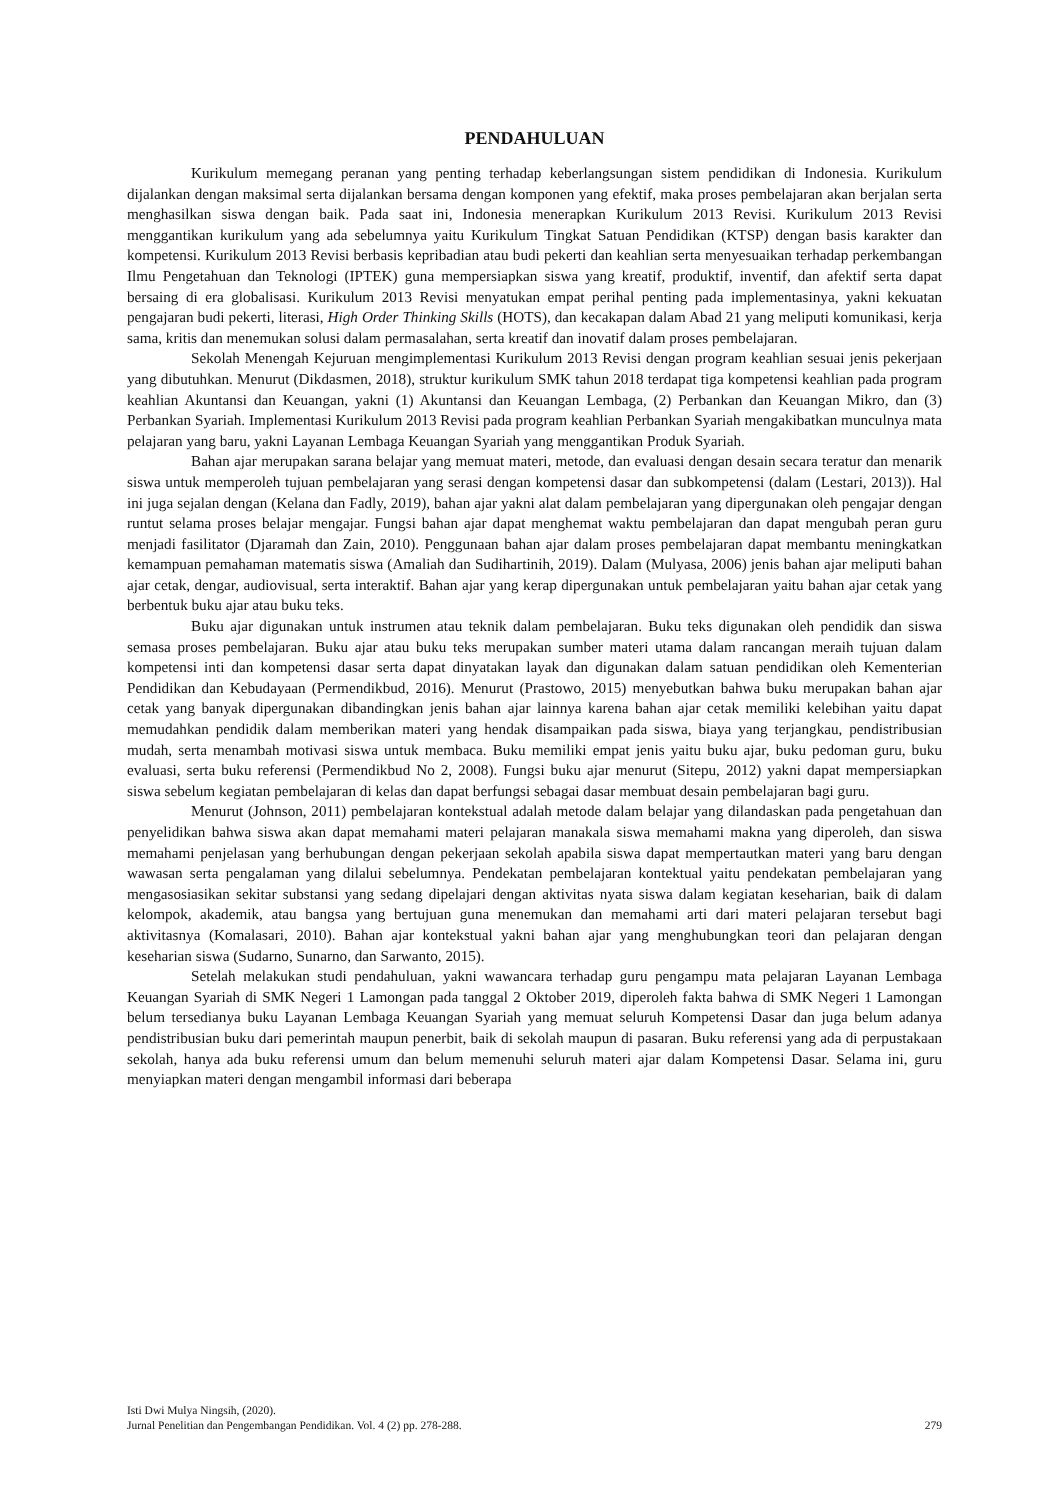PENDAHULUAN
Kurikulum memegang peranan yang penting terhadap keberlangsungan sistem pendidikan di Indonesia. Kurikulum dijalankan dengan maksimal serta dijalankan bersama dengan komponen yang efektif, maka proses pembelajaran akan berjalan serta menghasilkan siswa dengan baik. Pada saat ini, Indonesia menerapkan Kurikulum 2013 Revisi. Kurikulum 2013 Revisi menggantikan kurikulum yang ada sebelumnya yaitu Kurikulum Tingkat Satuan Pendidikan (KTSP) dengan basis karakter dan kompetensi. Kurikulum 2013 Revisi berbasis kepribadian atau budi pekerti dan keahlian serta menyesuaikan terhadap perkembangan Ilmu Pengetahuan dan Teknologi (IPTEK) guna mempersiapkan siswa yang kreatif, produktif, inventif, dan afektif serta dapat bersaing di era globalisasi. Kurikulum 2013 Revisi menyatukan empat perihal penting pada implementasinya, yakni kekuatan pengajaran budi pekerti, literasi, High Order Thinking Skills (HOTS), dan kecakapan dalam Abad 21 yang meliputi komunikasi, kerja sama, kritis dan menemukan solusi dalam permasalahan, serta kreatif dan inovatif dalam proses pembelajaran.
Sekolah Menengah Kejuruan mengimplementasi Kurikulum 2013 Revisi dengan program keahlian sesuai jenis pekerjaan yang dibutuhkan. Menurut (Dikdasmen, 2018), struktur kurikulum SMK tahun 2018 terdapat tiga kompetensi keahlian pada program keahlian Akuntansi dan Keuangan, yakni (1) Akuntansi dan Keuangan Lembaga, (2) Perbankan dan Keuangan Mikro, dan (3) Perbankan Syariah. Implementasi Kurikulum 2013 Revisi pada program keahlian Perbankan Syariah mengakibatkan munculnya mata pelajaran yang baru, yakni Layanan Lembaga Keuangan Syariah yang menggantikan Produk Syariah.
Bahan ajar merupakan sarana belajar yang memuat materi, metode, dan evaluasi dengan desain secara teratur dan menarik siswa untuk memperoleh tujuan pembelajaran yang serasi dengan kompetensi dasar dan subkompetensi (dalam (Lestari, 2013)). Hal ini juga sejalan dengan (Kelana dan Fadly, 2019), bahan ajar yakni alat dalam pembelajaran yang dipergunakan oleh pengajar dengan runtut selama proses belajar mengajar. Fungsi bahan ajar dapat menghemat waktu pembelajaran dan dapat mengubah peran guru menjadi fasilitator (Djaramah dan Zain, 2010). Penggunaan bahan ajar dalam proses pembelajaran dapat membantu meningkatkan kemampuan pemahaman matematis siswa (Amaliah dan Sudihartinih, 2019). Dalam (Mulyasa, 2006) jenis bahan ajar meliputi bahan ajar cetak, dengar, audiovisual, serta interaktif. Bahan ajar yang kerap dipergunakan untuk pembelajaran yaitu bahan ajar cetak yang berbentuk buku ajar atau buku teks.
Buku ajar digunakan untuk instrumen atau teknik dalam pembelajaran. Buku teks digunakan oleh pendidik dan siswa semasa proses pembelajaran. Buku ajar atau buku teks merupakan sumber materi utama dalam rancangan meraih tujuan dalam kompetensi inti dan kompetensi dasar serta dapat dinyatakan layak dan digunakan dalam satuan pendidikan oleh Kementerian Pendidikan dan Kebudayaan (Permendikbud, 2016). Menurut (Prastowo, 2015) menyebutkan bahwa buku merupakan bahan ajar cetak yang banyak dipergunakan dibandingkan jenis bahan ajar lainnya karena bahan ajar cetak memiliki kelebihan yaitu dapat memudahkan pendidik dalam memberikan materi yang hendak disampaikan pada siswa, biaya yang terjangkau, pendistribusian mudah, serta menambah motivasi siswa untuk membaca. Buku memiliki empat jenis yaitu buku ajar, buku pedoman guru, buku evaluasi, serta buku referensi (Permendikbud No 2, 2008). Fungsi buku ajar menurut (Sitepu, 2012) yakni dapat mempersiapkan siswa sebelum kegiatan pembelajaran di kelas dan dapat berfungsi sebagai dasar membuat desain pembelajaran bagi guru.
Menurut (Johnson, 2011) pembelajaran kontekstual adalah metode dalam belajar yang dilandaskan pada pengetahuan dan penyelidikan bahwa siswa akan dapat memahami materi pelajaran manakala siswa memahami makna yang diperoleh, dan siswa memahami penjelasan yang berhubungan dengan pekerjaan sekolah apabila siswa dapat mempertautkan materi yang baru dengan wawasan serta pengalaman yang dilalui sebelumnya. Pendekatan pembelajaran kontektual yaitu pendekatan pembelajaran yang mengasosiasikan sekitar substansi yang sedang dipelajari dengan aktivitas nyata siswa dalam kegiatan keseharian, baik di dalam kelompok, akademik, atau bangsa yang bertujuan guna menemukan dan memahami arti dari materi pelajaran tersebut bagi aktivitasnya (Komalasari, 2010). Bahan ajar kontekstual yakni bahan ajar yang menghubungkan teori dan pelajaran dengan keseharian siswa (Sudarno, Sunarno, dan Sarwanto, 2015).
Setelah melakukan studi pendahuluan, yakni wawancara terhadap guru pengampu mata pelajaran Layanan Lembaga Keuangan Syariah di SMK Negeri 1 Lamongan pada tanggal 2 Oktober 2019, diperoleh fakta bahwa di SMK Negeri 1 Lamongan belum tersedianya buku Layanan Lembaga Keuangan Syariah yang memuat seluruh Kompetensi Dasar dan juga belum adanya pendistribusian buku dari pemerintah maupun penerbit, baik di sekolah maupun di pasaran. Buku referensi yang ada di perpustakaan sekolah, hanya ada buku referensi umum dan belum memenuhi seluruh materi ajar dalam Kompetensi Dasar. Selama ini, guru menyiapkan materi dengan mengambil informasi dari beberapa
Isti Dwi Mulya Ningsih, (2020).
Jurnal Penelitian dan Pengembangan Pendidikan. Vol. 4 (2) pp. 278-288. 279